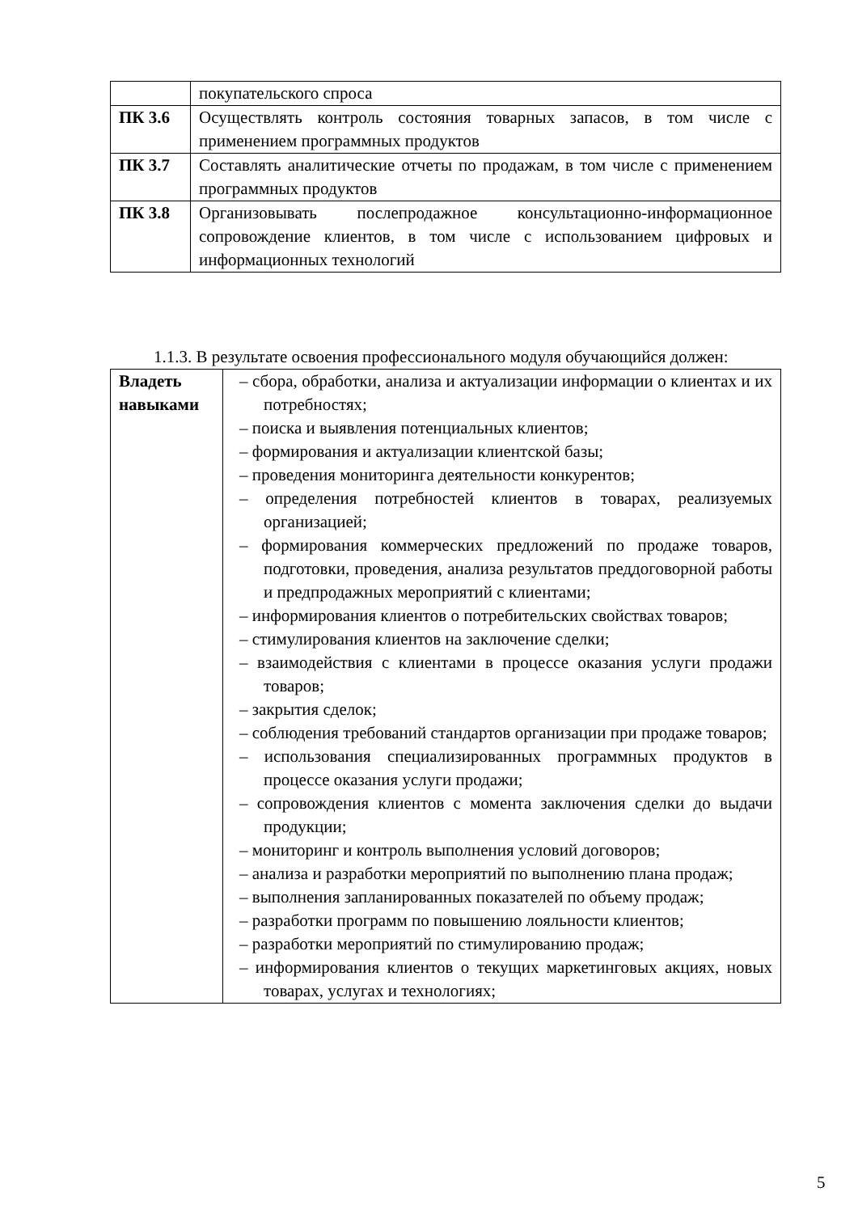| | покупательского спроса |
| ПК 3.6 | Осуществлять контроль состояния товарных запасов, в том числе с применением программных продуктов |
| ПК 3.7 | Составлять аналитические отчеты по продажам, в том числе с применением программных продуктов |
| ПК 3.8 | Организовывать послепродажное консультационно-информационное сопровождение клиентов, в том числе с использованием цифровых и информационных технологий |
1.1.3. В результате освоения профессионального модуля обучающийся должен:
| Владеть навыками | – сбора, обработки, анализа и актуализации информации о клиентах и их потребностях; – поиска и выявления потенциальных клиентов; – формирования и актуализации клиентской базы; – проведения мониторинга деятельности конкурентов; – определения потребностей клиентов в товарах, реализуемых организацией; – формирования коммерческих предложений по продаже товаров, подготовки, проведения, анализа результатов преддоговорной работы и предпродажных мероприятий с клиентами; – информирования клиентов о потребительских свойствах товаров; – стимулирования клиентов на заключение сделки; – взаимодействия с клиентами в процессе оказания услуги продажи товаров; – закрытия сделок; – соблюдения требований стандартов организации при продаже товаров; – использования специализированных программных продуктов в процессе оказания услуги продажи; – сопровождения клиентов с момента заключения сделки до выдачи продукции; – мониторинг и контроль выполнения условий договоров; – анализа и разработки мероприятий по выполнению плана продаж; – выполнения запланированных показателей по объему продаж; – разработки программ по повышению лояльности клиентов; – разработки мероприятий по стимулированию продаж; – информирования клиентов о текущих маркетинговых акциях, новых товарах, услугах и технологиях; |
5